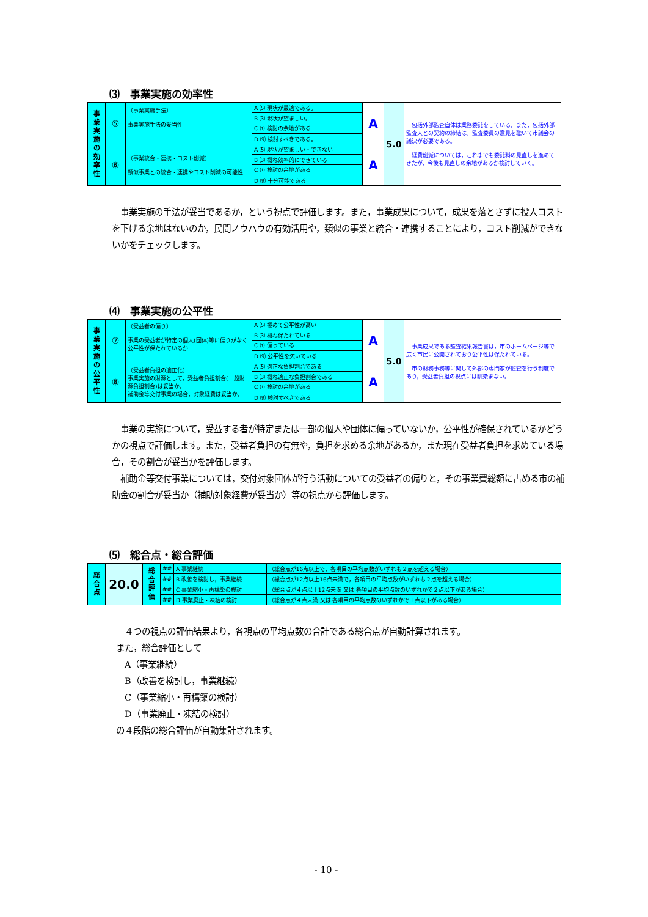⑶　事業実施の効率性
| 事 業 実 施 の 効 率 性 | ⑤ | 〔事業実施手法〕 事業実施手法の妥当性 | A ⑸ 現状が最適である。 | A | 5.0 | 包括外部監査自体は業務委託をしている。また，包括外部監査人との契約の締結は，監査委員の意見を聴いて市議会の議決が必要である。 経費削減については，これまでも委託料の見直しを進めてきたが，今後も見直しの余地があるか検討していく。 |
| | | | B ⑶ 現状が望ましい。 | | | |
| | | | C ⑴ 検討の余地がある | | | |
| | | | D ⑼ 検討すべきである。 | | | |
| | ⑥ | 〔事業統合・連携・コスト削減〕 類似事業との統合・連携やコスト削減の可能性 | A ⑸ 現状が望ましい・できない | A | | |
| | | | B ⑶ 概ね効率的にできている | | | |
| | | | C ⑴ 検討の余地がある | | | |
| | | | D ⑼ 十分可能である | | | |
　事業実施の手法が妥当であるか，という視点で評価します。また，事業成果について，成果を落とさずに投入コストを下げる余地はないのか，民間ノウハウの有効活用や，類似の事業と統合・連携することにより，コスト削減ができないかをチェックします。
⑷　事業実施の公平性
| 事 業 実 施 の 公 平 性 | ⑦ | 〔受益者の偏り〕 事業の受益者が特定の個人(団体)等に偏りがなく公平性が保たれているか | A ⑸ 極めて公平性が高い | A | 5.0 | 事業成果である監査結果報告書は，市のホームページ等で広く市民に公開されており公平性は保たれている。 市の財務事務等に関して外部の専門家が監査を行う制度であり，受益者負担の視点には馴染まない。 |
| | | | B ⑶ 概ね保たれている | | | |
| | | | C ⑴ 偏っている | | | |
| | | | D ⑼ 公平性を欠いている | | | |
| | ⑧ | 〔受益者負担の適正化〕 事業実施の財源として，受益者負担割合(一般財源負担割合)は妥当か。 補助金等交付事業の場合，対象経費は妥当か。 | A ⑸ 適正な負担割合である | A | | |
| | | | B ⑶ 概ね適正な負担割合である | | | |
| | | | C ⑴ 検討の余地がある | | | |
| | | | D ⑼ 検討すべきである | | | |
　事業の実施について，受益する者が特定または一部の個人や団体に偏っていないか，公平性が確保されているかどうかの視点で評価します。また，受益者負担の有無や，負担を求める余地があるか，また現在受益者負担を求めている場合，その割合が妥当かを評価します。
　補助金等交付事業については，交付対象団体が行う活動についての受益者の偏りと，その事業費総額に占める市の補助金の割合が妥当か（補助対象経費が妥当か）等の視点から評価します。
⑸　総合点・総合評価
| 総 合 点 | 20.0 | 総 合 評 価 | ## | A 事業継続 | （総合点が16点以上で，各項目の平均点数がいずれも２点を超える場合） |
| | | | ## | B 改善を検討し，事業継続 | （総合点が12点以上16点未満で，各項目の平均点数がいずれも２点を超える場合） |
| | | | ## | C 事業縮小・再構築の検討 | （総合点が４点以上12点未満 又は 各項目の平均点数のいずれかで２点以下がある場合） |
| | | | ## | D 事業廃止・凍結の検討 | （総合点が４点未満 又は 各項目の平均点数のいずれかで１点以下がある場合） |
　４つの視点の評価結果より，各視点の平均点数の合計である総合点が自動計算されます。
また，総合評価として
　A（事業継続）
　B（改善を検討し，事業継続）
　C（事業縮小・再構築の検討）
　D（事業廃止・凍結の検討）
の４段階の総合評価が自動集計されます。
- 10 -